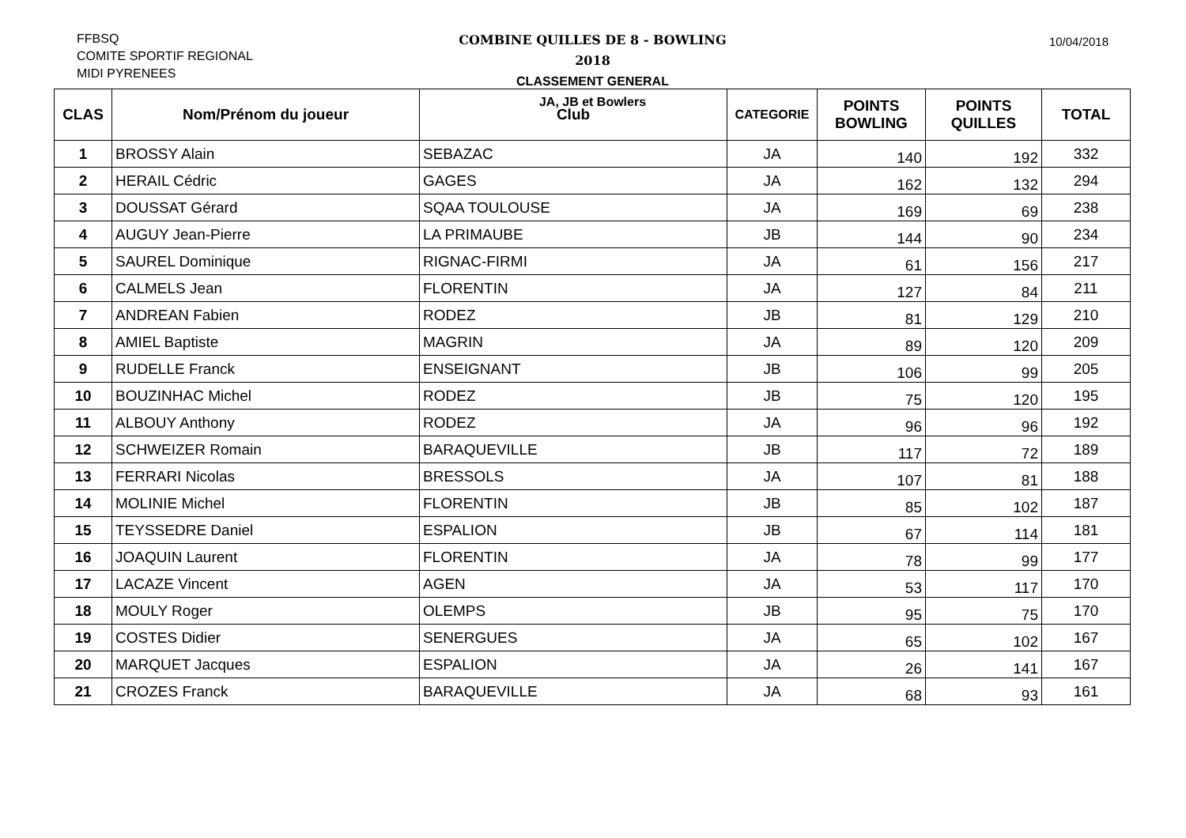FFBSQ
COMITE SPORTIF REGIONAL
MIDI PYRENEES
COMBINE QUILLES DE 8 - BOWLING
2018
CLASSEMENT GENERAL
JA, JB et Bowlers
10/04/2018
| CLAS | Nom/Prénom du joueur | Club | CATEGORIE | POINTS BOWLING | POINTS QUILLES | TOTAL |
| --- | --- | --- | --- | --- | --- | --- |
| 1 | BROSSY Alain | SEBAZAC | JA | 140 | 192 | 332 |
| 2 | HERAIL Cédric | GAGES | JA | 162 | 132 | 294 |
| 3 | DOUSSAT Gérard | SQAA TOULOUSE | JA | 169 | 69 | 238 |
| 4 | AUGUY Jean-Pierre | LA PRIMAUBE | JB | 144 | 90 | 234 |
| 5 | SAUREL Dominique | RIGNAC-FIRMI | JA | 61 | 156 | 217 |
| 6 | CALMELS Jean | FLORENTIN | JA | 127 | 84 | 211 |
| 7 | ANDREAN Fabien | RODEZ | JB | 81 | 129 | 210 |
| 8 | AMIEL Baptiste | MAGRIN | JA | 89 | 120 | 209 |
| 9 | RUDELLE Franck | ENSEIGNANT | JB | 106 | 99 | 205 |
| 10 | BOUZINHAC Michel | RODEZ | JB | 75 | 120 | 195 |
| 11 | ALBOUY Anthony | RODEZ | JA | 96 | 96 | 192 |
| 12 | SCHWEIZER Romain | BARAQUEVILLE | JB | 117 | 72 | 189 |
| 13 | FERRARI Nicolas | BRESSOLS | JA | 107 | 81 | 188 |
| 14 | MOLINIE Michel | FLORENTIN | JB | 85 | 102 | 187 |
| 15 | TEYSSEDRE Daniel | ESPALION | JB | 67 | 114 | 181 |
| 16 | JOAQUIN Laurent | FLORENTIN | JA | 78 | 99 | 177 |
| 17 | LACAZE Vincent | AGEN | JA | 53 | 117 | 170 |
| 18 | MOULY Roger | OLEMPS | JB | 95 | 75 | 170 |
| 19 | COSTES Didier | SENERGUES | JA | 65 | 102 | 167 |
| 20 | MARQUET Jacques | ESPALION | JA | 26 | 141 | 167 |
| 21 | CROZES Franck | BARAQUEVILLE | JA | 68 | 93 | 161 |